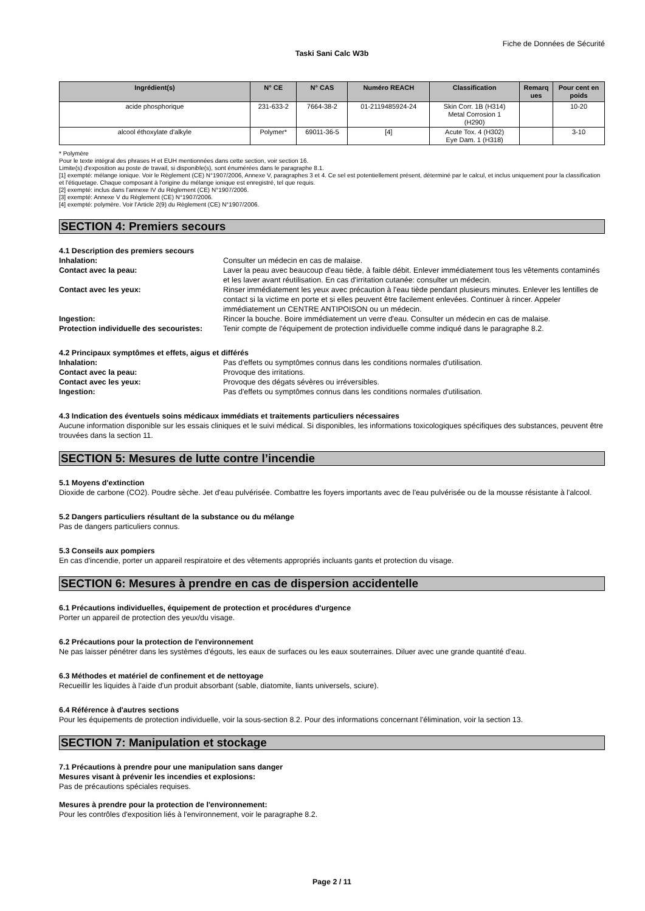Fiche de Données de Sécurité
Taski Sani Calc W3b
| Ingrédient(s) | N° CE | N° CAS | Numéro REACH | Classification | Remarq ues | Pour cent en poids |
| --- | --- | --- | --- | --- | --- | --- |
| acide phosphorique | 231-633-2 | 7664-38-2 | 01-2119485924-24 | Skin Corr. 1B (H314) Metal Corrosion 1 (H290) | | 10-20 |
| alcool éthoxylate d'alkyle | Polymer* | 69011-36-5 | [4] | Acute Tox. 4 (H302) Eye Dam. 1 (H318) | | 3-10 |
* Polymère
Pour le texte intégral des phrases H et EUH mentionnées dans cette section, voir section 16.
Limite(s) d'exposition au poste de travail, si disponible(s), sont énumérées dans le paragraphe 8.1.
[1] exempté: mélange ionique. Voir le Règlement (CE) N°1907/2006, Annexe V, paragraphes 3 et 4. Ce sel est potentiellement présent, déterminé par le calcul, et inclus uniquement pour la classification et l'étiquetage. Chaque composant à l'origine du mélange ionique est enregistré, tel que requis.
[2] exempté: inclus dans l'annexe IV du Règlement (CE) N°1907/2006.
[3] exempté: Annexe V du Règlement (CE) N°1907/2006.
[4] exempté: polymère. Voir l'Article 2(9) du Règlement (CE) N°1907/2006.
SECTION 4: Premiers secours
4.1 Description des premiers secours
Inhalation: Consulter un médecin en cas de malaise.
Contact avec la peau: Laver la peau avec beaucoup d'eau tiède, à faible débit. Enlever immédiatement tous les vêtements contaminés et les laver avant réutilisation. En cas d'irritation cutanée: consulter un médecin.
Contact avec les yeux: Rinser immédiatement les yeux avec précaution à l'eau tiède pendant plusieurs minutes. Enlever les lentilles de contact si la victime en porte et si elles peuvent être facilement enlevées. Continuer à rincer. Appeler immédiatement un CENTRE ANTIPOISON ou un médecin.
Ingestion: Rincer la bouche. Boire immédiatement un verre d'eau. Consulter un médecin en cas de malaise.
Protection individuelle des secouristes: Tenir compte de l'équipement de protection individuelle comme indiqué dans le paragraphe 8.2.
4.2 Principaux symptômes et effets, aigus et différés
Inhalation: Pas d'effets ou symptômes connus dans les conditions normales d'utilisation.
Contact avec la peau: Provoque des irritations.
Contact avec les yeux: Provoque des dégats sévères ou irréversibles.
Ingestion: Pas d'effets ou symptômes connus dans les conditions normales d'utilisation.
4.3 Indication des éventuels soins médicaux immédiats et traitements particuliers nécessaires
Aucune information disponible sur les essais cliniques et le suivi médical. Si disponibles, les informations toxicologiques spécifiques des substances, peuvent être trouvées dans la section 11.
SECTION 5: Mesures de lutte contre l’incendie
5.1 Moyens d'extinction
Dioxide de carbone (CO2). Poudre sèche. Jet d'eau pulvérisée. Combattre les foyers importants avec de l'eau pulvérisée ou de la mousse résistante à l'alcool.
5.2 Dangers particuliers résultant de la substance ou du mélange
Pas de dangers particuliers connus.
5.3 Conseils aux pompiers
En cas d'incendie, porter un appareil respiratoire et des vêtements appropriés incluants gants et protection du visage.
SECTION 6: Mesures à prendre en cas de dispersion accidentelle
6.1 Précautions individuelles, équipement de protection et procédures d'urgence
Porter un appareil de protection des yeux/du visage.
6.2 Précautions pour la protection de l'environnement
Ne pas laisser pénétrer dans les systèmes d'égouts, les eaux de surfaces ou les eaux souterraines. Diluer avec une grande quantité d'eau.
6.3 Méthodes et matériel de confinement et de nettoyage
Recueillir les liquides à l'aide d'un produit absorbant (sable, diatomite, liants universels, sciure).
6.4 Référence à d'autres sections
Pour les équipements de protection individuelle, voir la sous-section 8.2. Pour des informations concernant l'élimination, voir la section 13.
SECTION 7: Manipulation et stockage
7.1 Précautions à prendre pour une manipulation sans danger
Mesures visant à prévenir les incendies et explosions:
Pas de précautions spéciales requises.
Mesures à prendre pour la protection de l'environnement:
Pour les contrôles d'exposition liés à l'environnement, voir le paragraphe 8.2.
Page 2 / 11